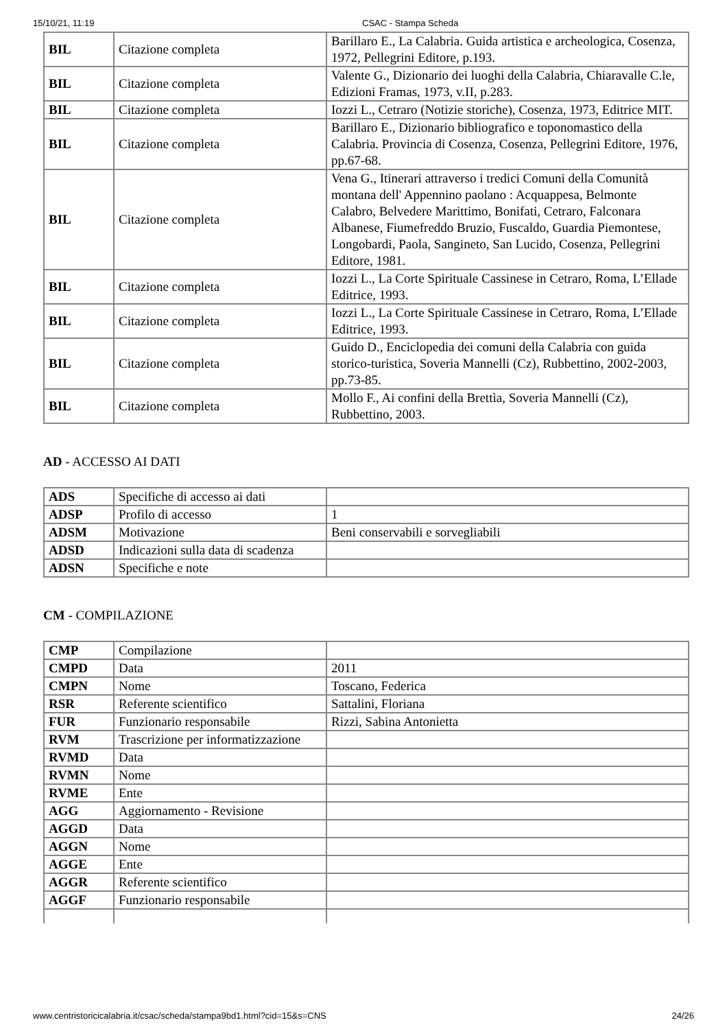15/10/21, 11:19 CSAC - Stampa Scheda
| BIL | Citazione completa | Barillaro E., La Calabria. Guida artistica e archeologica, Cosenza, 1972, Pellegrini Editore, p.193. |
| BIL | Citazione completa | Valente G., Dizionario dei luoghi della Calabria, Chiaravalle C.le, Edizioni Framas, 1973, v.II, p.283. |
| BIL | Citazione completa | Iozzi L., Cetraro (Notizie storiche), Cosenza, 1973, Editrice MIT. |
| BIL | Citazione completa | Barillaro E., Dizionario bibliografico e toponomastico della Calabria. Provincia di Cosenza, Cosenza, Pellegrini Editore, 1976, pp.67-68. |
| BIL | Citazione completa | Vena G., Itinerari attraverso i tredici Comuni della Comunità montana dell' Appennino paolano : Acquappesa, Belmonte Calabro, Belvedere Marittimo, Bonifati, Cetraro, Falconara Albanese, Fiumefreddo Bruzio, Fuscaldo, Guardia Piemontese, Longobardi, Paola, Sangineto, San Lucido, Cosenza, Pellegrini Editore, 1981. |
| BIL | Citazione completa | Iozzi L., La Corte Spirituale Cassinese in Cetraro, Roma, L’Ellade Editrice, 1993. |
| BIL | Citazione completa | Iozzi L., La Corte Spirituale Cassinese in Cetraro, Roma, L’Ellade Editrice, 1993. |
| BIL | Citazione completa | Guido D., Enciclopedia dei comuni della Calabria con guida storico-turistica, Soveria Mannelli (Cz), Rubbettino, 2002-2003, pp.73-85. |
| BIL | Citazione completa | Mollo F., Ai confini della Brettìa, Soveria Mannelli (Cz), Rubbettino, 2003. |
AD - ACCESSO AI DATI
| ADS | Specifiche di accesso ai dati | |
| ADSP | Profilo di accesso | 1 |
| ADSM | Motivazione | Beni conservabili e sorvegliabili |
| ADSD | Indicazioni sulla data di scadenza | |
| ADSN | Specifiche e note | |
CM - COMPILAZIONE
| CMP | Compilazione | |
| CMPD | Data | 2011 |
| CMPN | Nome | Toscano, Federica |
| RSR | Referente scientifico | Sattalini, Floriana |
| FUR | Funzionario responsabile | Rizzi, Sabina Antonietta |
| RVM | Trascrizione per informatizzazione | |
| RVMD | Data | |
| RVMN | Nome | |
| RVME | Ente | |
| AGG | Aggiornamento - Revisione | |
| AGGD | Data | |
| AGGN | Nome | |
| AGGE | Ente | |
| AGGR | Referente scientifico | |
| AGGF | Funzionario responsabile | |
www.centristoricicalabria.it/csac/scheda/stampa9bd1.html?cid=15&s=CNS 24/26